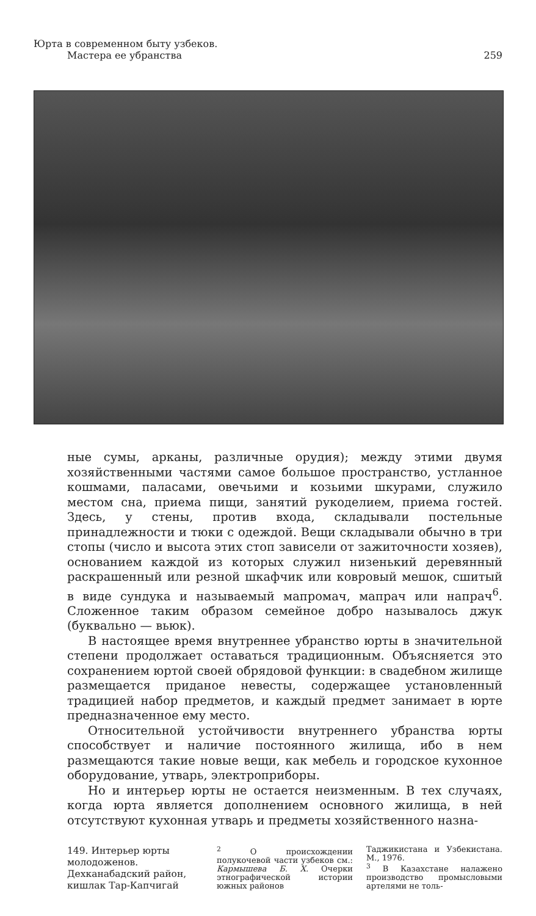Юрта в современном быту узбеков.
Мастера ее убранства
259
ные сумы, арканы, различные орудия); между этими двумя хозяйственными частями самое большое пространство, устланное кошмами, паласами, овечьими и козьими шкурами, служило местом сна, приема пищи, занятий рукоделием, приема гостей. Здесь, у стены, против входа, складывали постельные принадлежности и тюки с одеждой. Вещи складывали обычно в три стопы (число и высота этих стоп зависели от зажиточности хозяев), основанием каждой из которых служил низенький деревянный раскрашенный или резной шкафчик или ковровый мешок, сшитый в виде сундука и называемый мапромач, мапрач или напрач<sup>6</sup>. Сложенное таким образом семейное добро называлось джук (буквально — вьюк).
В настоящее время внутреннее убранство юрты в значительной степени продолжает оставаться традиционным. Объясняется это сохранением юртой своей обрядовой функции: в свадебном жилище размещается приданое невесты, содержащее установленный традицией набор предметов, и каждый предмет занимает в юрте предназначенное ему место.
Относительной устойчивости внутреннего убранства юрты способствует и наличие постоянного жилища, ибо в нем размещаются такие новые вещи, как мебель и городское кухонное оборудование, утварь, электроприборы.
Но и интерьер юрты не остается неизменным. В тех случаях, когда юрта является дополнением основного жилища, в ней отсутствуют кухонная утварь и предметы хозяйственного назна-
149. Интерьер юрты молодоженов. Дехканабадский район, кишлак Тар-Капчигай
<sup>2</sup> О происхождении полукочевой части узбеков см.: Кармышева Б. Х. Очерки этнографической истории южных районов
Таджикистана и Узбекистана. М., 1976.
<sup>3</sup> В Казахстане налажено производство промысловыми артелями не толь-